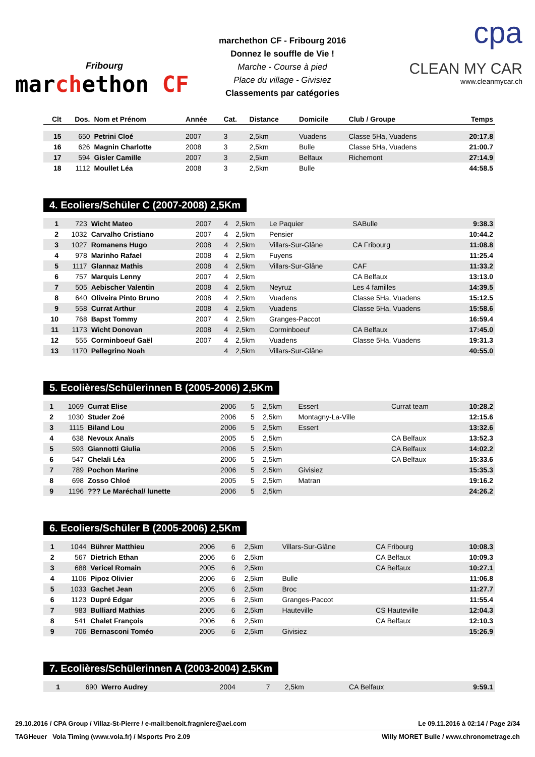Fribourg
marchethon CF
marchethon CF - Fribourg 2016
Donnez le souffle de Vie !
Marche - Course à pied
Place du village - Givisiez
Classements par catégories
cpa
CLEAN MY CAR
www.cleanmycar.ch
| Clt | Dos. | Nom et Prénom | Année | Cat. | Distance | Domicile | Club / Groupe | Temps |
| --- | --- | --- | --- | --- | --- | --- | --- | --- |
| 15 | 650 | Petrini Cloé | 2007 | 3 | 2,5km | Vuadens | Classe 5Ha, Vuadens | 20:17.8 |
| 16 | 626 | Magnin Charlotte | 2008 | 3 | 2,5km | Bulle | Classe 5Ha, Vuadens | 21:00.7 |
| 17 | 594 | Gisler Camille | 2007 | 3 | 2,5km | Belfaux | Richemont | 27:14.9 |
| 18 | 1112 | Moullet Léa | 2008 | 3 | 2,5km | Bulle | | 44:58.5 |
4. Ecoliers/Schüler C (2007-2008) 2,5Km
| 1 | 723 | Wicht Mateo | 2007 | 4 | 2,5km | Le Paquier | SABulle | 9:38.3 |
| 2 | 1032 | Carvalho Cristiano | 2007 | 4 | 2,5km | Pensier | | 10:44.2 |
| 3 | 1027 | Romanens Hugo | 2008 | 4 | 2,5km | Villars-Sur-Glâne | CA Fribourg | 11:08.8 |
| 4 | 978 | Marinho Rafael | 2008 | 4 | 2,5km | Fuyens | | 11:25.4 |
| 5 | 1117 | Glannaz Mathis | 2008 | 4 | 2,5km | Villars-Sur-Glâne | CAF | 11:33.2 |
| 6 | 757 | Marquis Lenny | 2007 | 4 | 2,5km | | CA Belfaux | 13:13.0 |
| 7 | 505 | Aebischer Valentin | 2008 | 4 | 2,5km | Neyruz | Les 4 familles | 14:39.5 |
| 8 | 640 | Oliveira Pinto Bruno | 2008 | 4 | 2,5km | Vuadens | Classe 5Ha, Vuadens | 15:12.5 |
| 9 | 558 | Currat Arthur | 2008 | 4 | 2,5km | Vuadens | Classe 5Ha, Vuadens | 15:58.6 |
| 10 | 768 | Bapst Tommy | 2007 | 4 | 2,5km | Granges-Paccot | | 16:59.4 |
| 11 | 1173 | Wicht Donovan | 2008 | 4 | 2,5km | Corminboeuf | CA Belfaux | 17:45.0 |
| 12 | 555 | Corminboeuf Gaël | 2007 | 4 | 2,5km | Vuadens | Classe 5Ha, Vuadens | 19:31.3 |
| 13 | 1170 | Pellegrino Noah | | 4 | 2,5km | Villars-Sur-Glâne | | 40:55.0 |
5. Ecolières/Schülerinnen B (2005-2006) 2,5Km
| 1 | 1069 | Currat Elise | 2006 | 5 | 2,5km | Essert | Currat team | 10:28.2 |
| 2 | 1030 | Studer Zoé | 2006 | 5 | 2,5km | Montagny-La-Ville | | 12:15.6 |
| 3 | 1115 | Biland Lou | 2006 | 5 | 2,5km | Essert | | 13:32.6 |
| 4 | 638 | Nevoux Anaïs | 2005 | 5 | 2,5km | | CA Belfaux | 13:52.3 |
| 5 | 593 | Giannotti Giulia | 2006 | 5 | 2,5km | | CA Belfaux | 14:02.2 |
| 6 | 547 | Chelali Léa | 2006 | 5 | 2,5km | | CA Belfaux | 15:33.6 |
| 7 | 789 | Pochon Marine | 2006 | 5 | 2,5km | Givisiez | | 15:35.3 |
| 8 | 698 | Zosso Chloé | 2005 | 5 | 2,5km | Matran | | 19:16.2 |
| 9 | 1196 | ??? Le Maréchal/ lunette | 2006 | 5 | 2,5km | | | 24:26.2 |
6. Ecoliers/Schüler B (2005-2006) 2,5Km
| 1 | 1044 | Bührer Matthieu | 2006 | 6 | 2,5km | Villars-Sur-Glâne | CA Fribourg | 10:08.3 |
| 2 | 567 | Dietrich Ethan | 2006 | 6 | 2,5km | | CA Belfaux | 10:09.3 |
| 3 | 688 | Vericel Romain | 2005 | 6 | 2,5km | | CA Belfaux | 10:27.1 |
| 4 | 1106 | Pipoz Olivier | 2006 | 6 | 2,5km | Bulle | | 11:06.8 |
| 5 | 1033 | Gachet Jean | 2005 | 6 | 2,5km | Broc | | 11:27.7 |
| 6 | 1123 | Dupré Edgar | 2005 | 6 | 2,5km | Granges-Paccot | | 11:55.4 |
| 7 | 983 | Bulliard Mathias | 2005 | 6 | 2,5km | Hauteville | CS Hauteville | 12:04.3 |
| 8 | 541 | Chalet François | 2006 | 6 | 2,5km | | CA Belfaux | 12:10.3 |
| 9 | 706 | Bernasconi Toméo | 2005 | 6 | 2,5km | Givisiez | | 15:26.9 |
7. Ecolières/Schülerinnen A (2003-2004) 2,5Km
| 1 | 690 | Werro Audrey | 2004 | 7 | 2,5km | | CA Belfaux | 9:59.1 |
29.10.2016 / CPA Group / Villaz-St-Pierre / e-mail:benoit.fragniere@aei.com Le 09.11.2016 à 02:14 / Page 2/34
TAGHeuer Vola Timing (www.vola.fr) / Msports Pro 2.09 Willy MORET Bulle / www.chronometrage.ch